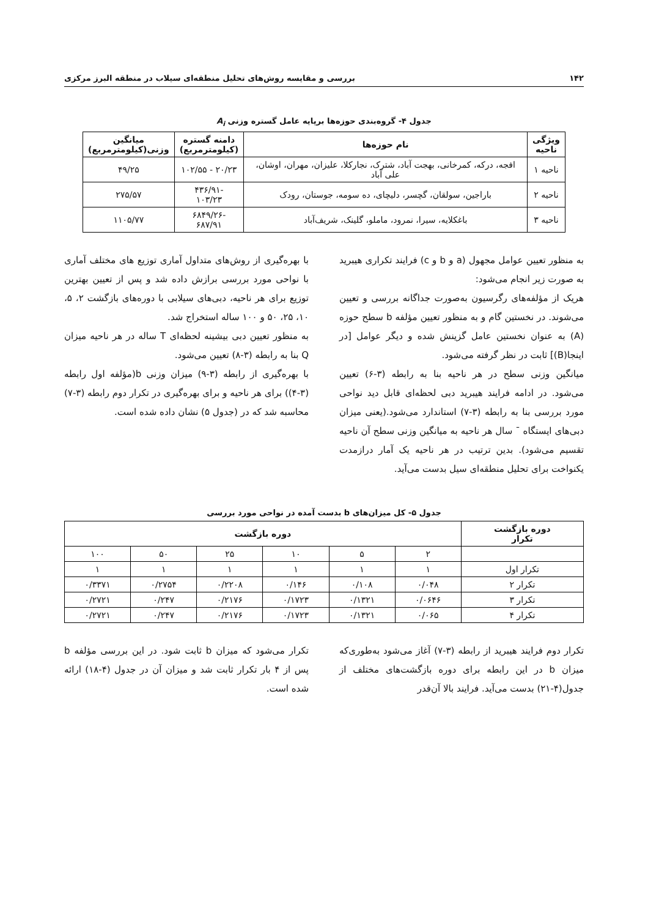۱۴۲ بررسی و مقایسه روش‌های تحلیل منطقه‌ای سیلاب در منطقه البرز مرکزی
جدول ۴- گروه‌بندی حوزه‌ها برپایه عامل گستره وزنی A<sub>i</sub>
| ویژگی ناحیه | نام حوزه‌ها | دامنه گستره (کیلومترمربع) | میانگین وزنی(کیلومترمربع) |
| --- | --- | --- | --- |
| ناحیه ۱ | افجه، درکه، کمرخانی، بهجت آباد، شترک، نجارکلا، علیزان، مهران، اوشان، علی آباد | ۲۰/۲۳ - ۱۰۲/۵۵ | ۴۹/۲۵ |
| ناحیه ۲ | باراجین، سولقان، گچسر، دلیچای، ده سومه، جوستان، رودک | -۴۳۶/۹۱ ۱۰۳/۲۳ | ۲۷۵/۵۷ |
| ناحیه ۳ | باغکلایه، سیرا، نمرود، ماملو، گلینک، شریف‌آباد | -۶۸۴۹/۲۶ ۶۸۷/۹۱ | ۱۱۰۵/۷۷ |
به منظور تعیین عوامل مجهول (a و b و c) فرایند تکراری هیبرید به صورت زیر انجام می‌شود:
هریک از مؤلفه‌های رگرسیون به‌صورت جداگانه بررسی و تعیین می‌شوند. در نخستین گام و به منظور تعیین مؤلفه b سطح حوزه (A) به عنوان نخستین عامل گزینش شده و دیگر عوامل [در اینجا(B)] ثابت در نظر گرفته می‌شود.
میانگین وزنی سطح در هر ناحیه بنا به رابطه (۳-۶) تعیین می‌شود. در ادامه فرایند هیبرید دبی لحظه‌ای قابل دید نواحی مورد بررسی بنا به رابطه (۳-۷) استاندارد می‌شود.(یعنی میزان دبی‌های ایستگاه ¯ سال هر ناحیه به میانگین وزنی سطح آن ناحیه تقسیم می‌شود). بدین ترتیب در هر ناحیه یک آمار درازمدت یکنواخت برای تحلیل منطقه‌ای سیل بدست می‌آید.
با بهره‌گیری از روش‌های متداول آماری توزیع های مختلف آماری با نواحی مورد بررسی برازش داده شد و پس از تعیین بهترین توزیع برای هر ناحیه، دبی‌های سیلابی با دوره‌های بازگشت ۲، ۵، ۱۰، ۲۵، ۵۰ و ۱۰۰ ساله استخراج شد.
به منظور تعیین دبی بیشینه لحظه‌ای T ساله در هر ناحیه میزان Q بنا به رابطه (۳-۸) تعیین می‌شود.
با بهره‌گیری از رابطه (۳-۹) میزان وزنی b(مؤلفه اول رابطه (۳-۴)) برای هر ناحیه و برای بهره‌گیری در تکرار دوم رابطه (۳-۷) محاسبه شد که در (جدول ۵) نشان داده شده است.
جدول ۵- کل میزان‌های b بدست آمده در نواحی مورد بررسی
| دوره بازگشت تکرار | دوره بازگشت | | | | | |
| --- | --- | --- | --- | --- | --- | --- |
| | ۲ | ۵ | ۱۰ | ۲۵ | ۵۰ | ۱۰۰ |
| تکرار اول | ۱ | ۱ | ۱ | ۱ | ۱ | ۱ |
| تکرار ۲ | ۰/۰۴۸ | ۰/۱۰۸ | ۰/۱۴۶ | ۰/۲۲۰۸ | ۰/۲۷۵۴ | ۰/۳۳۷۱ |
| تکرار ۳ | ۰/۰۶۴۶ | ۰/۱۳۲۱ | ۰/۱۷۲۳ | ۰/۲۱۷۶ | ۰/۲۴۷ | ۰/۲۷۲۱ |
| تکرار ۴ | ۰/۰۶۵ | ۰/۱۳۲۱ | ۰/۱۷۲۳ | ۰/۲۱۷۶ | ۰/۲۴۷ | ۰/۲۷۲۱ |
تکرار دوم فرایند هیبرید از رابطه (۳-۷) آغاز می‌شود به‌طوری‌که میزان b در این رابطه برای دوره بازگشت‌های مختلف از جدول(۴-۲۱) بدست می‌آید. فرایند بالا آن‌قدر
تکرار می‌شود که میزان b ثابت شود. در این بررسی مؤلفه b پس از ۴ بار تکرار ثابت شد و میزان آن در جدول (۴-۱۸) ارائه شده است.